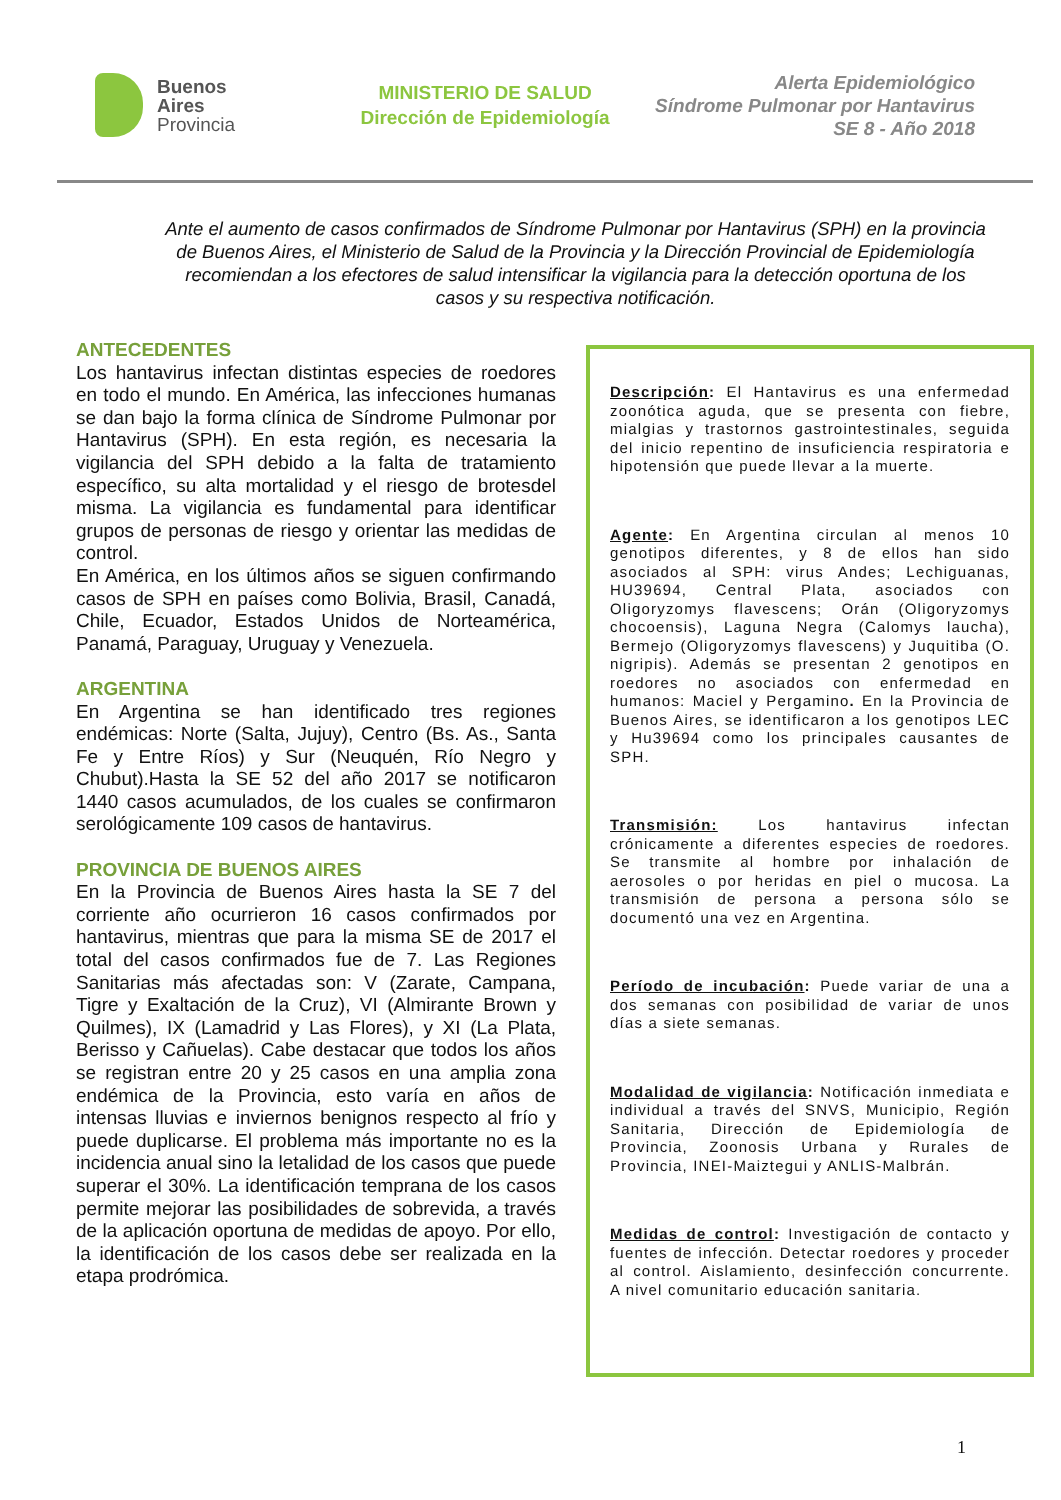Buenos
Aires
Provincia
MINISTERIO DE SALUD
Dirección de Epidemiología
Alerta Epidemiológico
Síndrome Pulmonar por Hantavirus
SE 8 - Año 2018
Ante el aumento de casos confirmados de Síndrome Pulmonar por Hantavirus (SPH) en la provincia de Buenos Aires, el Ministerio de Salud de la Provincia y la Dirección Provincial de Epidemiología recomiendan a los efectores de salud intensificar la vigilancia para la detección oportuna de los casos y su respectiva notificación.
ANTECEDENTES
Los hantavirus infectan distintas especies de roedores en todo el mundo. En América, las infecciones humanas se dan bajo la forma clínica de Síndrome Pulmonar por Hantavirus (SPH). En esta región, es necesaria la vigilancia del SPH debido a la falta de tratamiento específico, su alta mortalidad y el riesgo de brotesdel misma. La vigilancia es fundamental para identificar grupos de personas de riesgo y orientar las medidas de control.
En América, en los últimos años se siguen confirmando casos de SPH en países como Bolivia, Brasil, Canadá, Chile, Ecuador, Estados Unidos de Norteamérica, Panamá, Paraguay, Uruguay y Venezuela.
ARGENTINA
En Argentina se han identificado tres regiones endémicas: Norte (Salta, Jujuy), Centro (Bs. As., Santa Fe y Entre Ríos) y Sur (Neuquén, Río Negro y Chubut).Hasta la SE 52 del año 2017 se notificaron 1440 casos acumulados, de los cuales se confirmaron serológicamente 109 casos de hantavirus.
PROVINCIA DE BUENOS AIRES
En la Provincia de Buenos Aires hasta la SE 7 del corriente año ocurrieron 16 casos confirmados por hantavirus, mientras que para la misma SE de 2017 el total del casos confirmados fue de 7. Las Regiones Sanitarias más afectadas son: V (Zarate, Campana, Tigre y Exaltación de la Cruz), VI (Almirante Brown y Quilmes), IX (Lamadrid y Las Flores), y XI (La Plata, Berisso y Cañuelas). Cabe destacar que todos los años se registran entre 20 y 25 casos en una amplia zona endémica de la Provincia, esto varía en años de intensas lluvias e inviernos benignos respecto al frío y puede duplicarse. El problema más importante no es la incidencia anual sino la letalidad de los casos que puede superar el 30%. La identificación temprana de los casos permite mejorar las posibilidades de sobrevida, a través de la aplicación oportuna de medidas de apoyo. Por ello, la identificación de los casos debe ser realizada en la etapa prodrómica.
Descripción: El Hantavirus es una enfermedad zoonótica aguda, que se presenta con fiebre, mialgias y trastornos gastrointestinales, seguida del inicio repentino de insuficiencia respiratoria e hipotensión que puede llevar a la muerte.
Agente: En Argentina circulan al menos 10 genotipos diferentes, y 8 de ellos han sido asociados al SPH: virus Andes; Lechiguanas, HU39694, Central Plata, asociados con Oligoryzomys flavescens; Orán (Oligoryzomys chocoensis), Laguna Negra (Calomys laucha), Bermejo (Oligoryzomys flavescens) y Juquitiba (O. nigripis). Además se presentan 2 genotipos en roedores no asociados con enfermedad en humanos: Maciel y Pergamino. En la Provincia de Buenos Aires, se identificaron a los genotipos LEC y Hu39694 como los principales causantes de SPH.
Transmisión: Los hantavirus infectan crónicamente a diferentes especies de roedores. Se transmite al hombre por inhalación de aerosoles o por heridas en piel o mucosa. La transmisión de persona a persona sólo se documentó una vez en Argentina.
Período de incubación: Puede variar de una a dos semanas con posibilidad de variar de unos días a siete semanas.
Modalidad de vigilancia: Notificación inmediata e individual a través del SNVS, Municipio, Región Sanitaria, Dirección de Epidemiología de Provincia, Zoonosis Urbana y Rurales de Provincia, INEI-Maiztegui y ANLIS-Malbrán.
Medidas de control: Investigación de contacto y fuentes de infección. Detectar roedores y proceder al control. Aislamiento, desinfección concurrente. A nivel comunitario educación sanitaria.
1